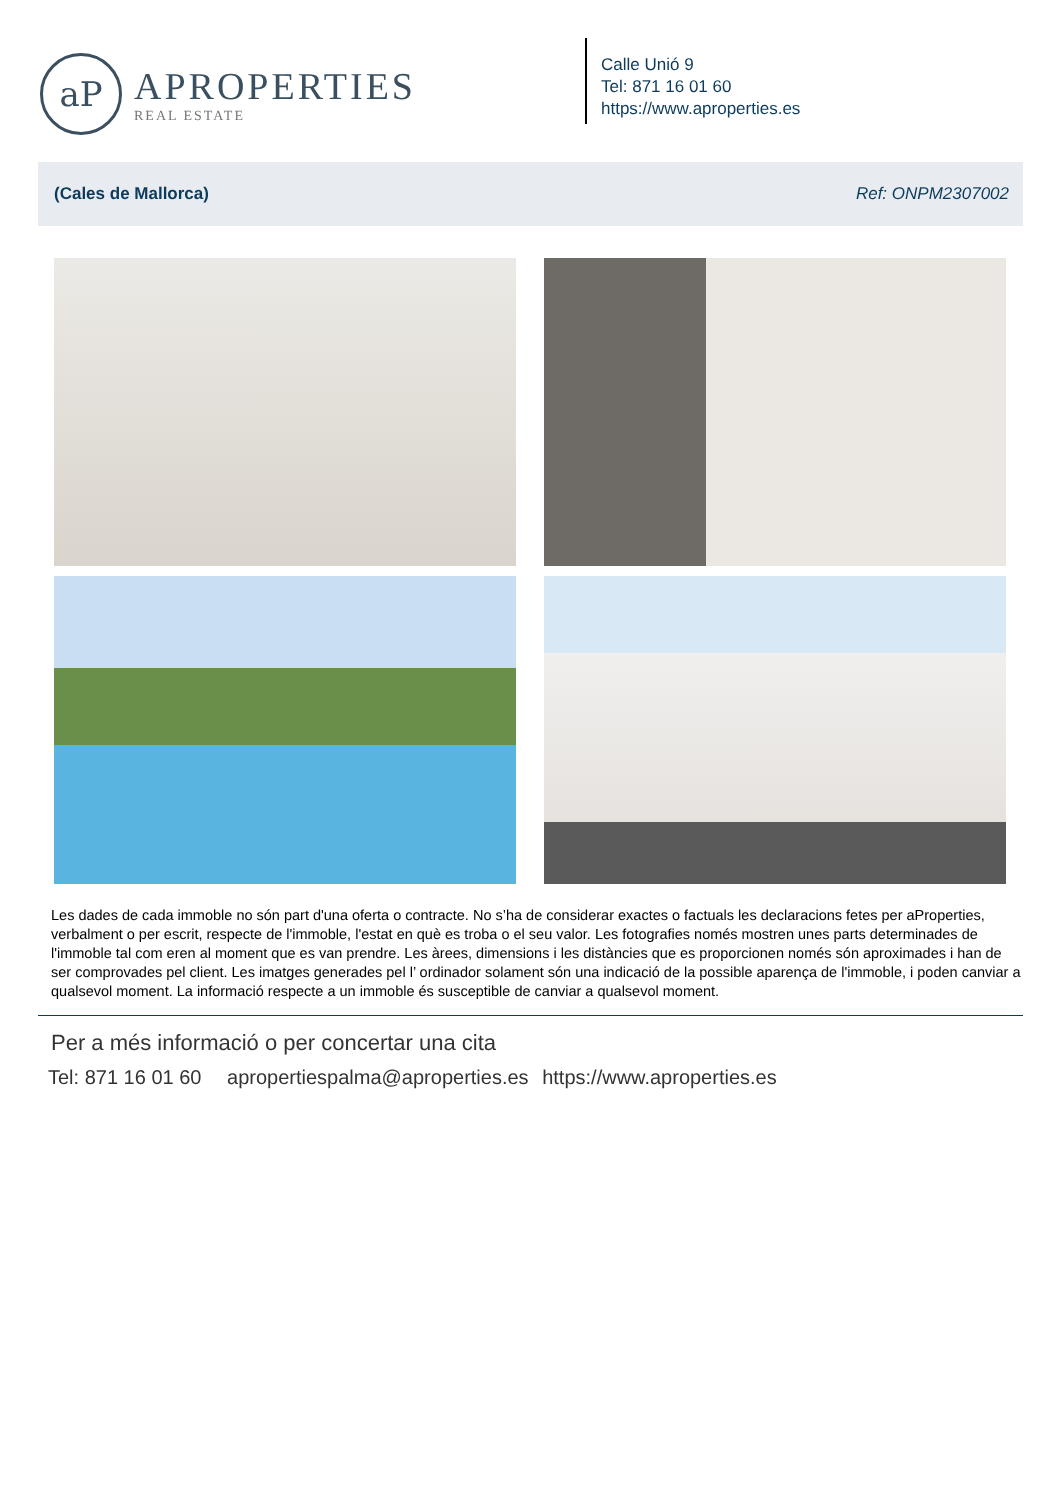aP
APROPERTIES
REAL ESTATE
Calle Unió 9
Tel: 871 16 01 60
https://www.aproperties.es
(Cales de Mallorca) Ref: ONPM2307002
Les dades de cada immoble no són part d'una oferta o contracte. No s’ha de considerar exactes o factuals les declaracions fetes per aProperties, verbalment o per escrit, respecte de l'immoble, l'estat en què es troba o el seu valor. Les fotografies només mostren unes parts determinades de l'immoble tal com eren al moment que es van prendre. Les àrees, dimensions i les distàncies que es proporcionen només són aproximades i han de ser comprovades pel client. Les imatges generades pel l’ ordinador solament són una indicació de la possible aparença de l'immoble, i poden canviar a qualsevol moment. La informació respecte a un immoble és susceptible de canviar a qualsevol moment.
Per a més informació o per concertar una cita
Tel: 871 16 01 60 apropertiespalma@aproperties.es https://www.aproperties.es